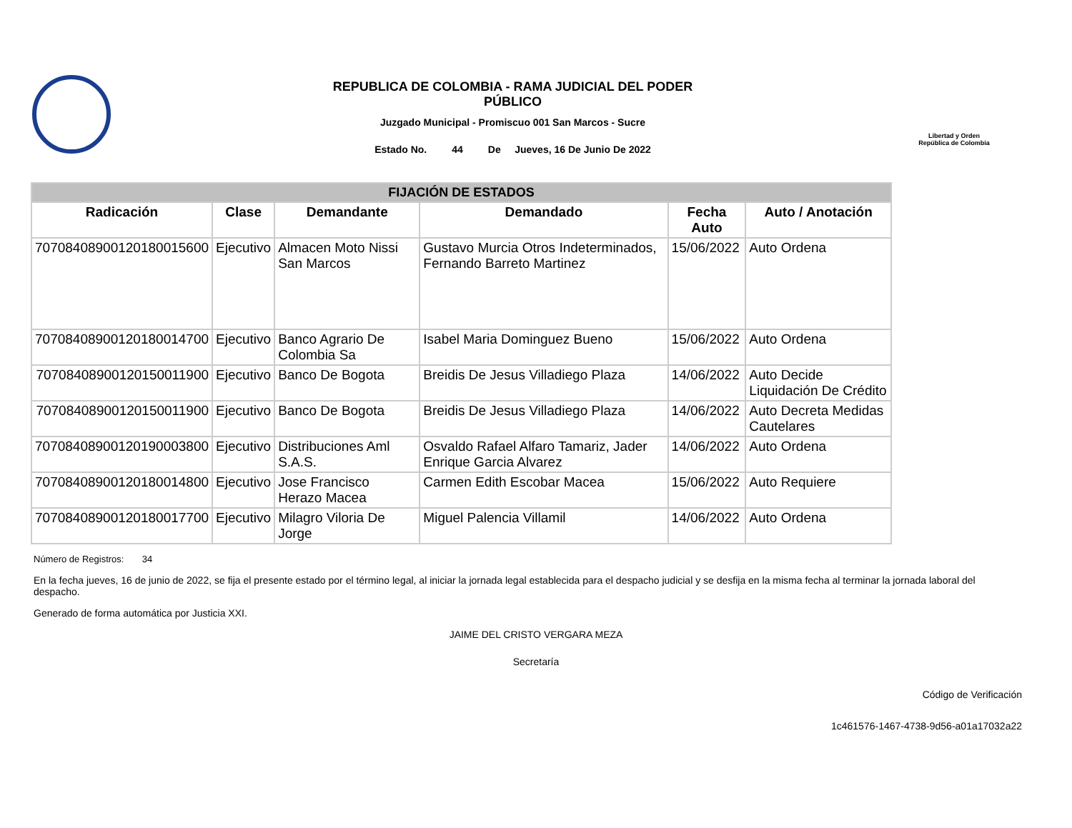REPUBLICA DE COLOMBIA - RAMA JUDICIAL DEL PODER
PÚBLICO
Juzgado Municipal - Promiscuo 001 San Marcos - Sucre
Estado No. 44 De Jueves, 16 De Junio De 2022
Libertad y Orden
República de Colombia
| FIJACIÓN DE ESTADOS | | | | | |
| --- | --- | --- | --- | --- | --- |
| Radicación | Clase | Demandante | Demandado | Fecha Auto | Auto / Anotación |
| 70708408900120180015600 | Ejecutivo | Almacen Moto Nissi San Marcos | Gustavo Murcia Otros Indeterminados, Fernando Barreto Martinez | 15/06/2022 | Auto Ordena |
| 70708408900120180014700 | Ejecutivo | Banco Agrario De Colombia Sa | Isabel Maria Dominguez Bueno | 15/06/2022 | Auto Ordena |
| 70708408900120150011900 | Ejecutivo | Banco De Bogota | Breidis De Jesus Villadiego Plaza | 14/06/2022 | Auto Decide Liquidación De Crédito |
| 70708408900120150011900 | Ejecutivo | Banco De Bogota | Breidis De Jesus Villadiego Plaza | 14/06/2022 | Auto Decreta Medidas Cautelares |
| 70708408900120190003800 | Ejecutivo | Distribuciones Aml S.A.S. | Osvaldo Rafael Alfaro Tamariz, Jader Enrique Garcia Alvarez | 14/06/2022 | Auto Ordena |
| 70708408900120180014800 | Ejecutivo | Jose Francisco Herazo Macea | Carmen Edith Escobar Macea | 15/06/2022 | Auto Requiere |
| 70708408900120180017700 | Ejecutivo | Milagro Viloria De Jorge | Miguel Palencia Villamil | 14/06/2022 | Auto Ordena |
Número de Registros: 34
En la fecha jueves, 16 de junio de 2022, se fija el presente estado por el término legal, al iniciar la jornada legal establecida para el despacho judicial y se desfija en la misma fecha al terminar la jornada laboral del despacho.
Generado de forma automática por Justicia XXI.
JAIME DEL CRISTO VERGARA MEZA
Secretaría
Código de Verificación
1c461576-1467-4738-9d56-a01a17032a22